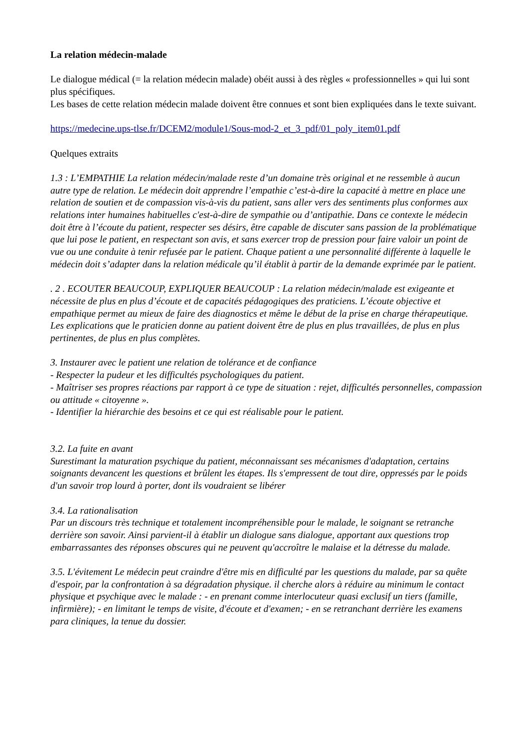La relation médecin-malade
Le dialogue médical (= la relation médecin malade) obéit aussi à des règles « professionnelles » qui lui sont plus spécifiques.
Les bases de cette relation médecin malade doivent être connues et sont bien expliquées dans le texte suivant.
https://medecine.ups-tlse.fr/DCEM2/module1/Sous-mod-2_et_3_pdf/01_poly_item01.pdf
Quelques extraits
1.3 : L’EMPATHIE La relation médecin/malade reste d’un domaine très original et ne ressemble à aucun autre type de relation. Le médecin doit apprendre l’empathie c’est-à-dire la capacité à mettre en place une relation de soutien et de compassion vis-à-vis du patient, sans aller vers des sentiments plus conformes aux relations inter humaines habituelles c'est-à-dire de sympathie ou d’antipathie. Dans ce contexte le médecin doit être à l’écoute du patient, respecter ses désirs, être capable de discuter sans passion de la problématique que lui pose le patient, en respectant son avis, et sans exercer trop de pression pour faire valoir un point de vue ou une conduite à tenir refusée par le patient. Chaque patient a une personnalité différente à laquelle le médecin doit s’adapter dans la relation médicale qu’il établit à partir de la demande exprimée par le patient.
. 2 . ECOUTER BEAUCOUP, EXPLIQUER BEAUCOUP : La relation médecin/malade est exigeante et nécessite de plus en plus d’écoute et de capacités pédagogiques des praticiens. L’écoute objective et empathique permet au mieux de faire des diagnostics et même le début de la prise en charge thérapeutique. Les explications que le praticien donne au patient doivent être de plus en plus travaillées, de plus en plus pertinentes, de plus en plus complètes.
3. Instaurer avec le patient une relation de tolérance et de confiance
- Respecter la pudeur et les difficultés psychologiques du patient.
- Maîtriser ses propres réactions par rapport à ce type de situation : rejet, difficultés personnelles, compassion ou attitude « citoyenne ».
- Identifier la hiérarchie des besoins et ce qui est réalisable pour le patient.
3.2. La fuite en avant
Surestimant la maturation psychique du patient, méconnaissant ses mécanismes d'adaptation, certains soignants devancent les questions et brûlent les étapes. Ils s'empressent de tout dire, oppressés par le poids d'un savoir trop lourd à porter, dont ils voudraient se libérer
3.4. La rationalisation
Par un discours très technique et totalement incompréhensible pour le malade, le soignant se retranche derrière son savoir. Ainsi parvient-il à établir un dialogue sans dialogue, apportant aux questions trop embarrassantes des réponses obscures qui ne peuvent qu'accroître le malaise et la détresse du malade.
3.5. L'évitement Le médecin peut craindre d'être mis en difficulté par les questions du malade, par sa quête d'espoir, par la confrontation à sa dégradation physique. il cherche alors à réduire au minimum le contact physique et psychique avec le malade : - en prenant comme interlocuteur quasi exclusif un tiers (famille, infirmière); - en limitant le temps de visite, d'écoute et d'examen; - en se retranchant derrière les examens para cliniques, la tenue du dossier.